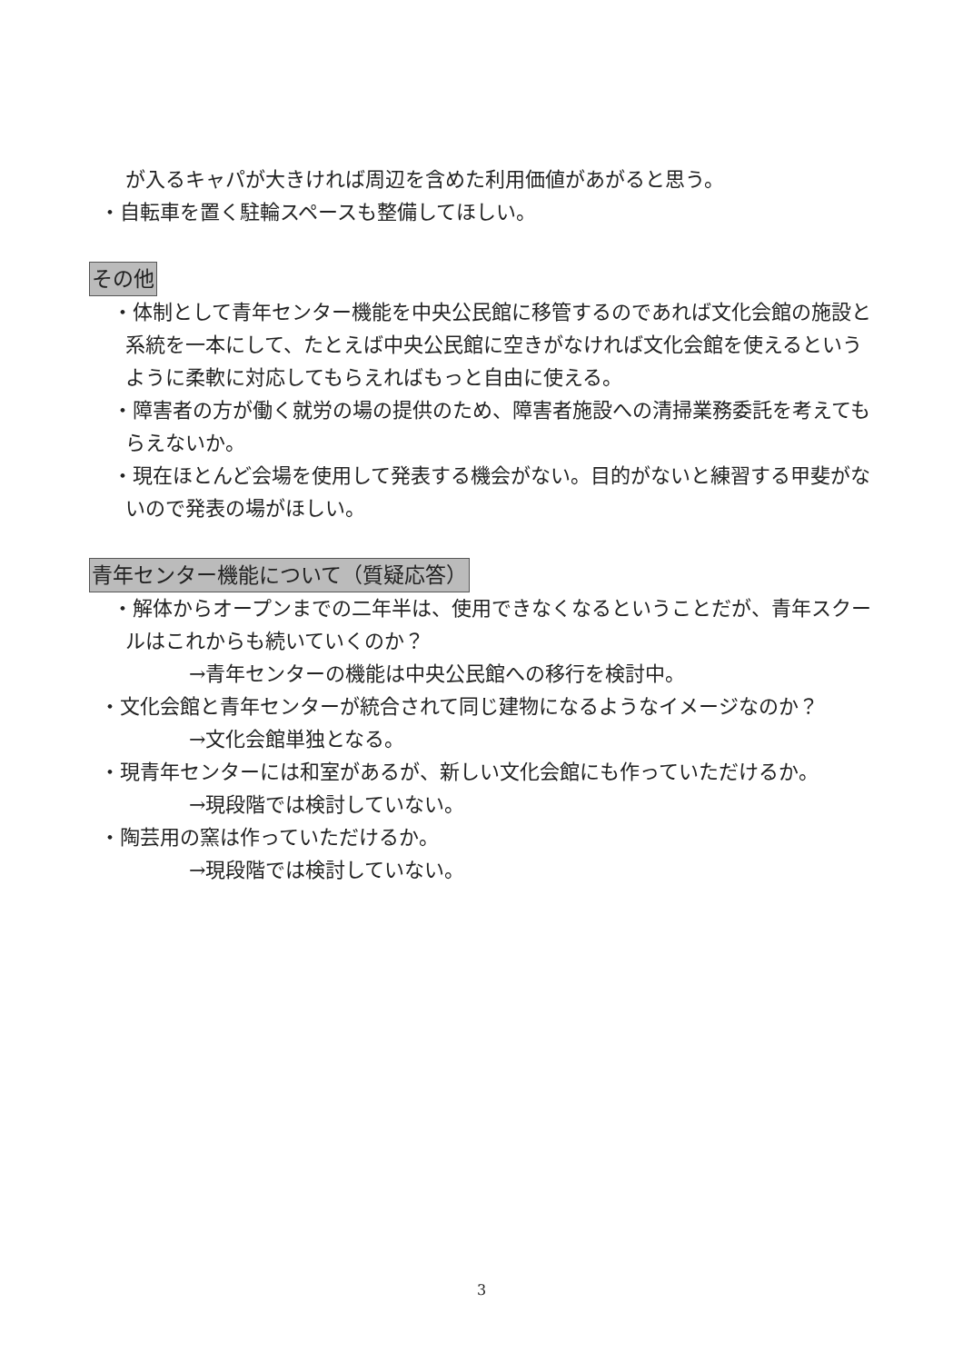が入るキャパが大きければ周辺を含めた利用価値があがると思う。
・自転車を置く駐輪スペースも整備してほしい。
その他
・体制として青年センター機能を中央公民館に移管するのであれば文化会館の施設と系統を一本にして、たとえば中央公民館に空きがなければ文化会館を使えるというように柔軟に対応してもらえればもっと自由に使える。
・障害者の方が働く就労の場の提供のため、障害者施設への清掃業務委託を考えてもらえないか。
・現在ほとんど会場を使用して発表する機会がない。目的がないと練習する甲斐がないので発表の場がほしい。
青年センター機能について（質疑応答）
・解体からオープンまでの二年半は、使用できなくなるということだが、青年スクールはこれからも続いていくのか？
→青年センターの機能は中央公民館への移行を検討中。
・文化会館と青年センターが統合されて同じ建物になるようなイメージなのか？
→文化会館単独となる。
・現青年センターには和室があるが、新しい文化会館にも作っていただけるか。
→現段階では検討していない。
・陶芸用の窯は作っていただけるか。
→現段階では検討していない。
3